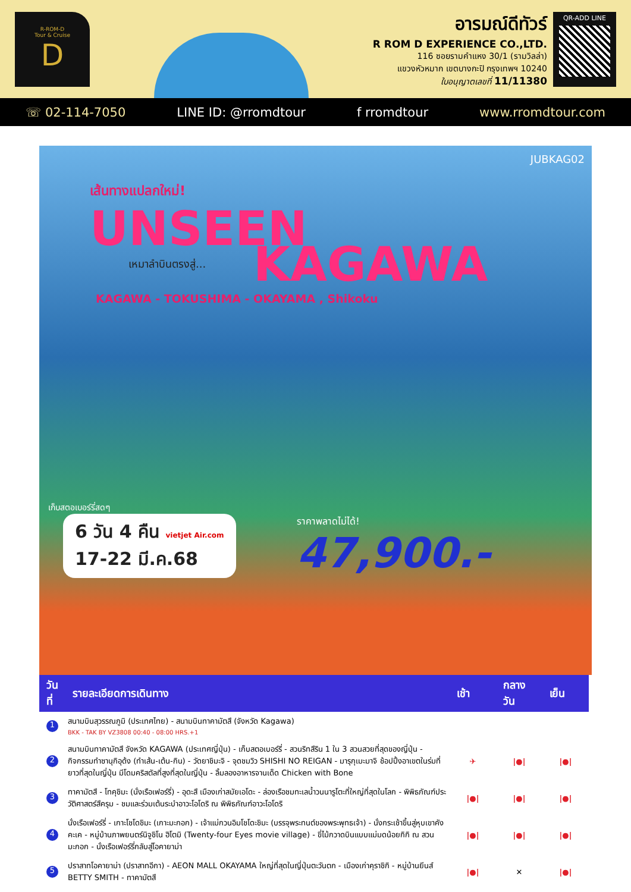R-ROM-D
Tour & Cruise
D
อารมณ์ดีทัวร์
R ROM D EXPERIENCE CO.,LTD.
116 ซอยรามคำแหง 30/1 (รามวิลล่า)
แขวงหัวหมาก เขตบางกะปิ กรุงเทพฯ 10240
ใบอนุญาตเลขที่ 11/11380
QR-ADD LINE
☏ 02-114-7050 LINE ID: @rromdtour f rromdtour www.rromdtour.com
JUBKAG02
เส้นทางแปลกใหม่!
UNSEEN
เหมาลำบินตรงสู่...
KAGAWA
KAGAWA - TOKUSHIMA - OKAYAMA , Shikoku
เก็บสตอเบอร์รี่สดๆ
6 วัน 4 คืน vietjet Air.com
17-22 มี.ค.68
ราคาพลาดไม่ได้!
47,900.-
| วันที่ | รายละเอียดการเดินทาง | เช้า | กลางวัน | เย็น |
| --- | --- | --- | --- | --- |
| 1 | สนามบินสุวรรณภูมิ (ประเทศไทย) - สนามบินทาคามัตสึ (จังหวัด Kagawa) BKK - TAK BY VZ3808 00:40 - 08:00 HRS.+1 | | | |
| 2 | สนามบินทาคามัตสึ จังหวัด KAGAWA (ประเทศญี่ปุ่น) - เก็บสตอเบอร์รี่ - สวนริทสึริน 1 ใน 3 สวนสวยที่สุดของญี่ปุ่น - กิจกรรมทำซานุกิอุด้ง (ทำเส้น-เต้น-กิน) - วัดยาชิมะจิ - จุดชมวิว SHISHI NO REIGAN - มารุกุเมะมาจิ ช้อปปิ้งอาเขตในร่มที่ยาวที่สุดในญี่ปุ่น มีโดมคริสตัลที่สูงที่สุดในญี่ปุ่น - ลิ้มลองอาหารจานเด็ด Chicken with Bone | ✈ | /●/ | /●/ |
| 3 | ทาคามัตสึ - โทคุชิมะ (นั่งเรือเฟอร์รี่) - อุดะสึ เมืองเก่าสมัยเอโดะ - ล่องเรือชมทะเลน้ำวนนารูโตะที่ใหญ่ที่สุดในโลก - พิพิธภัณฑ์ประวัติศาสตร์สึครุม - ชมและร่วมเต้นระบำอาวะโอโดริ ณ พิพิธภัณฑ์อาวะโอโดริ | /●/ | /●/ | /●/ |
| 4 | นั่งเรือเฟอร์รี่ - เกาะโชโดชิมะ (เกาะมะกอก) - เจ้าแม่กวนอิมโชโดะชิมะ (บรรจุพระทนต์ของพระพุทธเจ้า) - นั่งกระเช้าขึ้นสู่หุบเขาคังคะเค - หมู่บ้านภาพยนตร์นิจูชิโน ฮิโตมิ (Twenty-four Eyes movie village) - ขี่ไม้กวาดบินแบบแม่มดน้อยกิกิ ณ สวนมะกอก - นั่งเรือเฟอร์รี่กลับสู่โอคายาม่า | /●/ | /●/ | /●/ |
| 5 | ปราสาทโอคายาม่า (ปราสาทอีกา) - AEON MALL OKAYAMA ใหญ่ที่สุดในญี่ปุ่นตะวันตก - เมืองเก่าคุราชิกิ - หมู่บ้านยีนส์ BETTY SMITH - ทาคามัตสึ | /●/ | ✕ | /●/ |